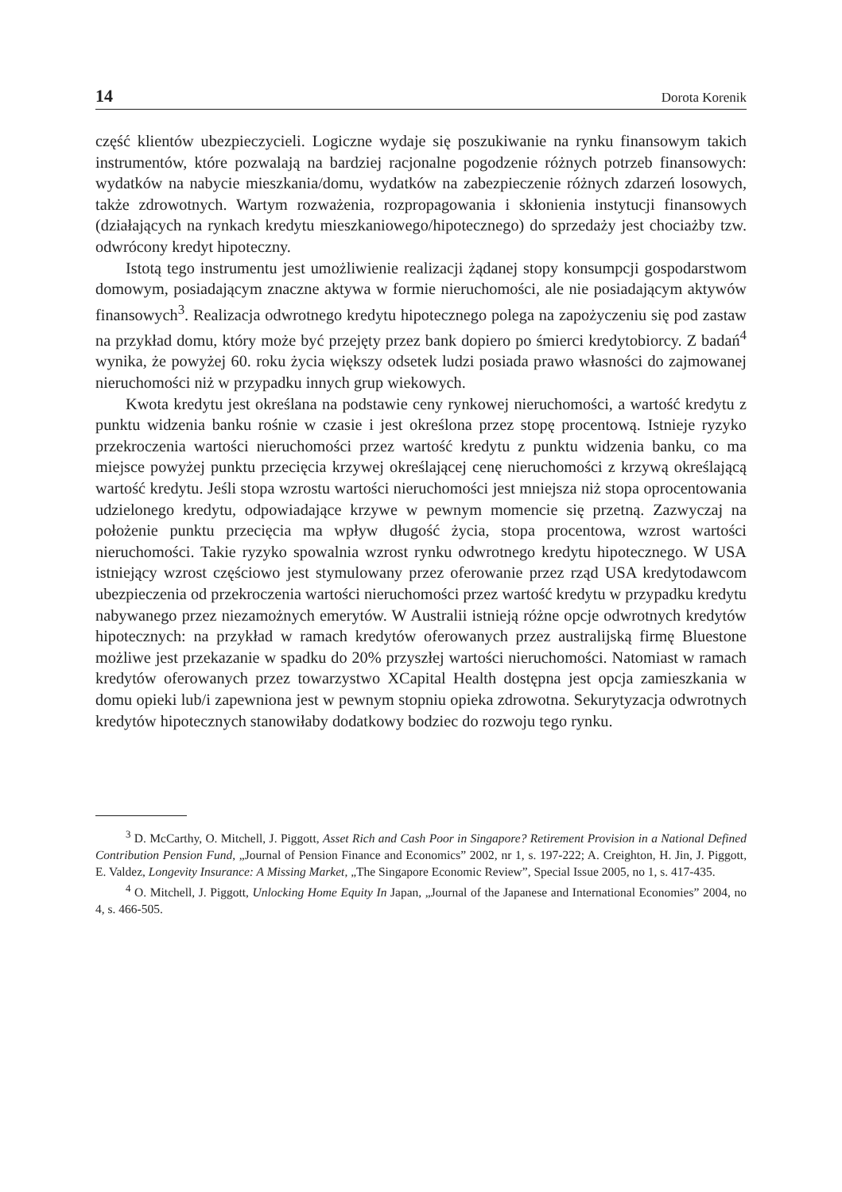14 Dorota Korenik
część klientów ubezpieczycieli. Logiczne wydaje się poszukiwanie na rynku finansowym takich instrumentów, które pozwalają na bardziej racjonalne pogodzenie różnych potrzeb finansowych: wydatków na nabycie mieszkania/domu, wydatków na zabezpieczenie różnych zdarzeń losowych, także zdrowotnych. Wartym rozważenia, rozpropagowania i skłonienia instytucji finansowych (działających na rynkach kredytu mieszkaniowego/hipotecznego) do sprzedaży jest chociażby tzw. odwrócony kredyt hipoteczny.
Istotą tego instrumentu jest umożliwienie realizacji żądanej stopy konsumpcji gospodarstwom domowym, posiadającym znaczne aktywa w formie nieruchomości, ale nie posiadającym aktywów finansowych<sup>3</sup>. Realizacja odwrotnego kredytu hipotecznego polega na zapożyczeniu się pod zastaw na przykład domu, który może być przejęty przez bank dopiero po śmierci kredytobiorcy. Z badań<sup>4</sup> wynika, że powyżej 60. roku życia większy odsetek ludzi posiada prawo własności do zajmowanej nieruchomości niż w przypadku innych grup wiekowych.
Kwota kredytu jest określana na podstawie ceny rynkowej nieruchomości, a wartość kredytu z punktu widzenia banku rośnie w czasie i jest określona przez stopę procentową. Istnieje ryzyko przekroczenia wartości nieruchomości przez wartość kredytu z punktu widzenia banku, co ma miejsce powyżej punktu przecięcia krzywej określającej cenę nieruchomości z krzywą określającą wartość kredytu. Jeśli stopa wzrostu wartości nieruchomości jest mniejsza niż stopa oprocentowania udzielonego kredytu, odpowiadające krzywe w pewnym momencie się przetną. Zazwyczaj na położenie punktu przecięcia ma wpływ długość życia, stopa procentowa, wzrost wartości nieruchomości. Takie ryzyko spowalnia wzrost rynku odwrotnego kredytu hipotecznego. W USA istniejący wzrost częściowo jest stymulowany przez oferowanie przez rząd USA kredytodawcom ubezpieczenia od przekroczenia wartości nieruchomości przez wartość kredytu w przypadku kredytu nabywanego przez niezamożnych emerytów. W Australii istnieją różne opcje odwrotnych kredytów hipotecznych: na przykład w ramach kredytów oferowanych przez australijską firmę Bluestone możliwe jest przekazanie w spadku do 20% przyszłej wartości nieruchomości. Natomiast w ramach kredytów oferowanych przez towarzystwo XCapital Health dostępna jest opcja zamieszkania w domu opieki lub/i zapewniona jest w pewnym stopniu opieka zdrowotna. Sekurytyzacja odwrotnych kredytów hipotecznych stanowiłaby dodatkowy bodziec do rozwoju tego rynku.
<sup>3</sup> D. McCarthy, O. Mitchell, J. Piggott, Asset Rich and Cash Poor in Singapore? Retirement Provision in a National Defined Contribution Pension Fund, „Journal of Pension Finance and Economics” 2002, nr 1, s. 197-222; A. Creighton, H. Jin, J. Piggott, E. Valdez, Longevity Insurance: A Missing Market, „The Singapore Economic Review”, Special Issue 2005, no 1, s. 417-435.
<sup>4</sup> O. Mitchell, J. Piggott, Unlocking Home Equity In Japan, „Journal of the Japanese and International Economies” 2004, no 4, s. 466-505.